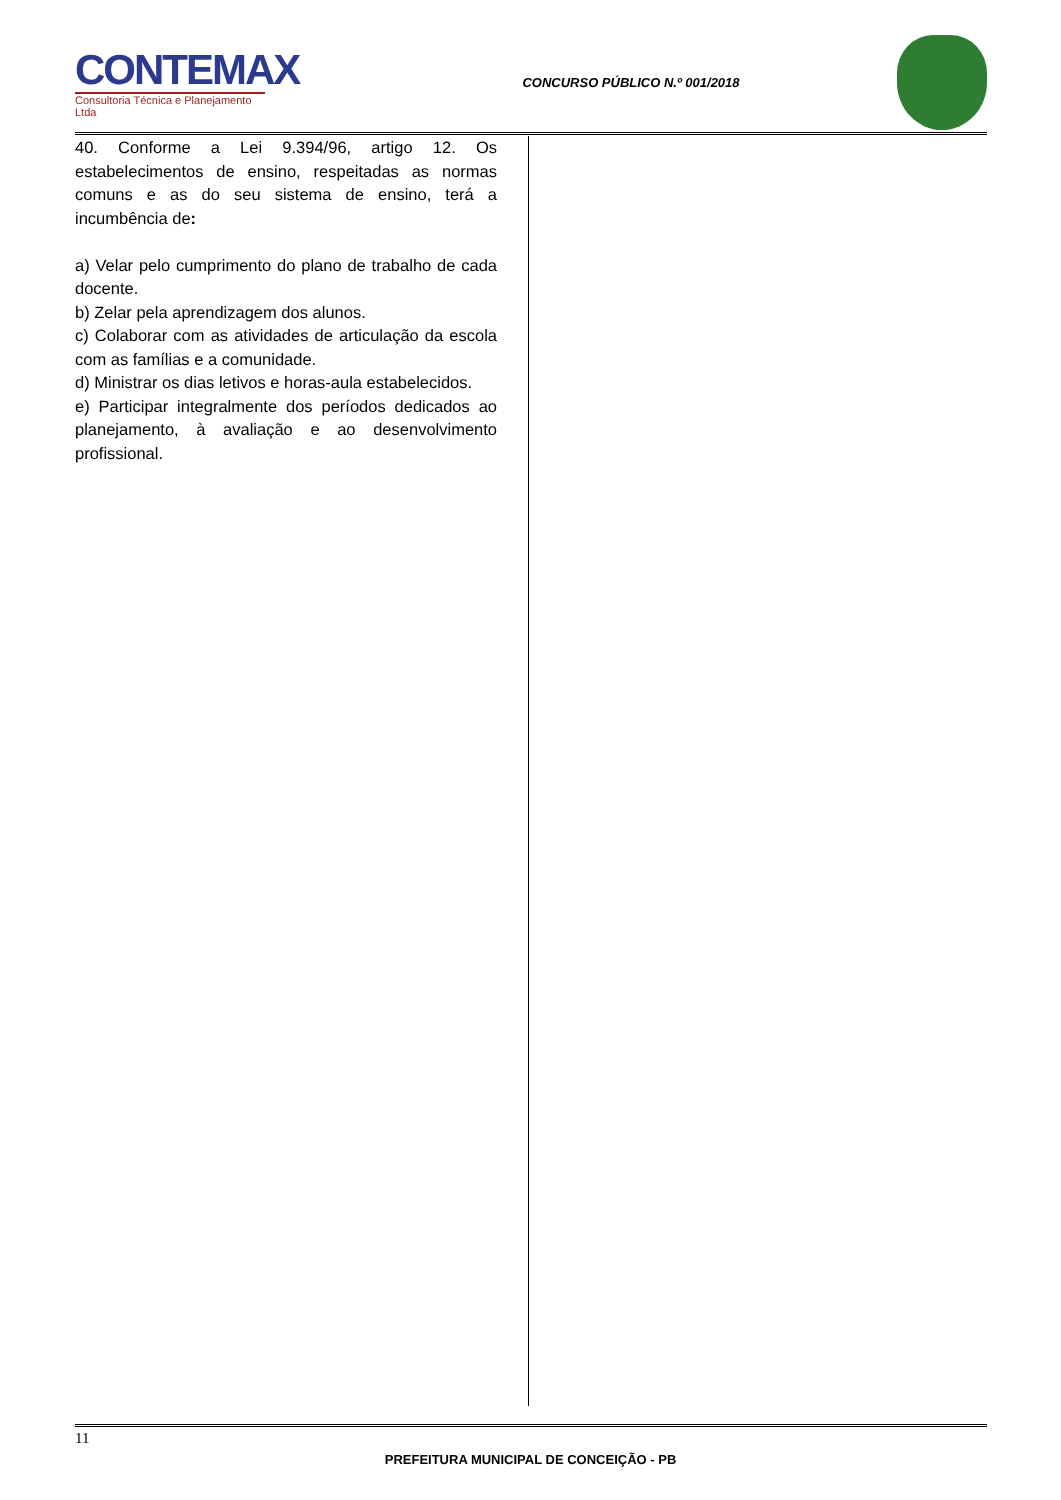CONTEMAX
Consultoria Técnica e Planejamento Ltda
CONCURSO PÚBLICO N.º 001/2018
40. Conforme a Lei 9.394/96, artigo 12. Os estabelecimentos de ensino, respeitadas as normas comuns e as do seu sistema de ensino, terá a incumbência de:
a) Velar pelo cumprimento do plano de trabalho de cada docente.
b) Zelar pela aprendizagem dos alunos.
c) Colaborar com as atividades de articulação da escola com as famílias e a comunidade.
d) Ministrar os dias letivos e horas-aula estabelecidos.
e) Participar integralmente dos períodos dedicados ao planejamento, à avaliação e ao desenvolvimento profissional.
11
PREFEITURA MUNICIPAL DE CONCEIÇÃO - PB